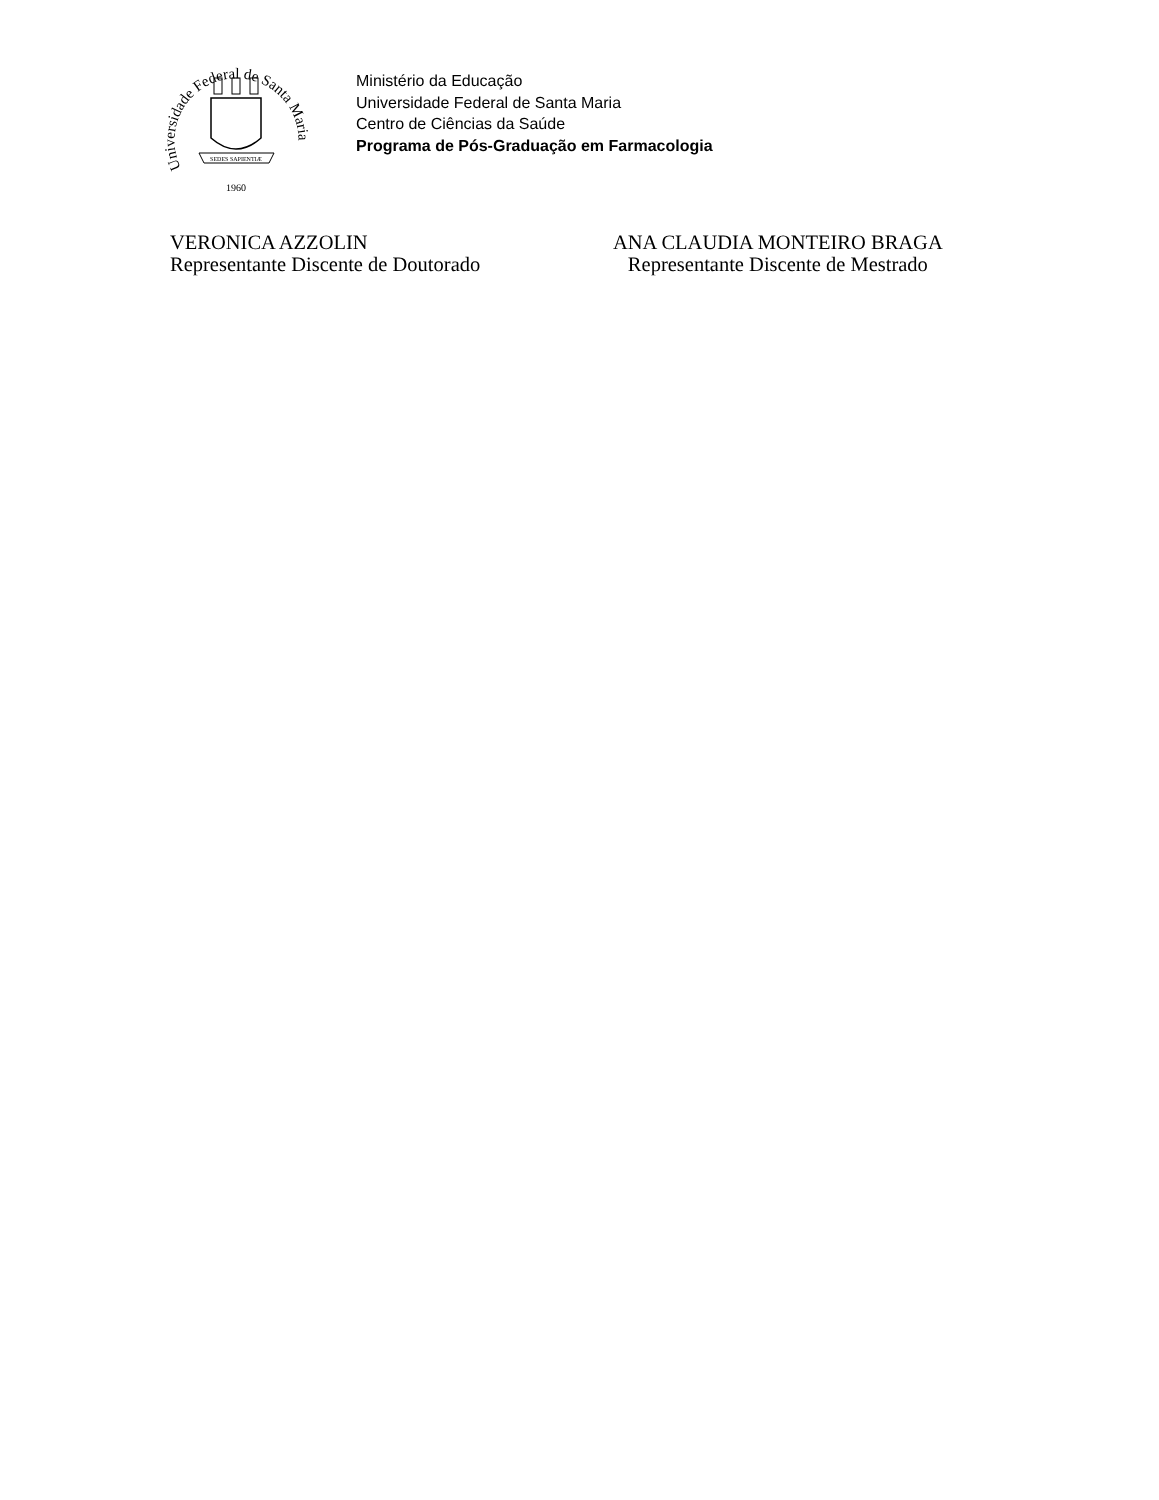Universidade Federal de Santa Maria
SEDES SAPIENTIÆ
1960
Ministério da Educação
Universidade Federal de Santa Maria
Centro de Ciências da Saúde
Programa de Pós-Graduação em Farmacologia
VERONICA AZZOLIN
Representante Discente de Doutorado
ANA CLAUDIA MONTEIRO BRAGA
Representante Discente de Mestrado